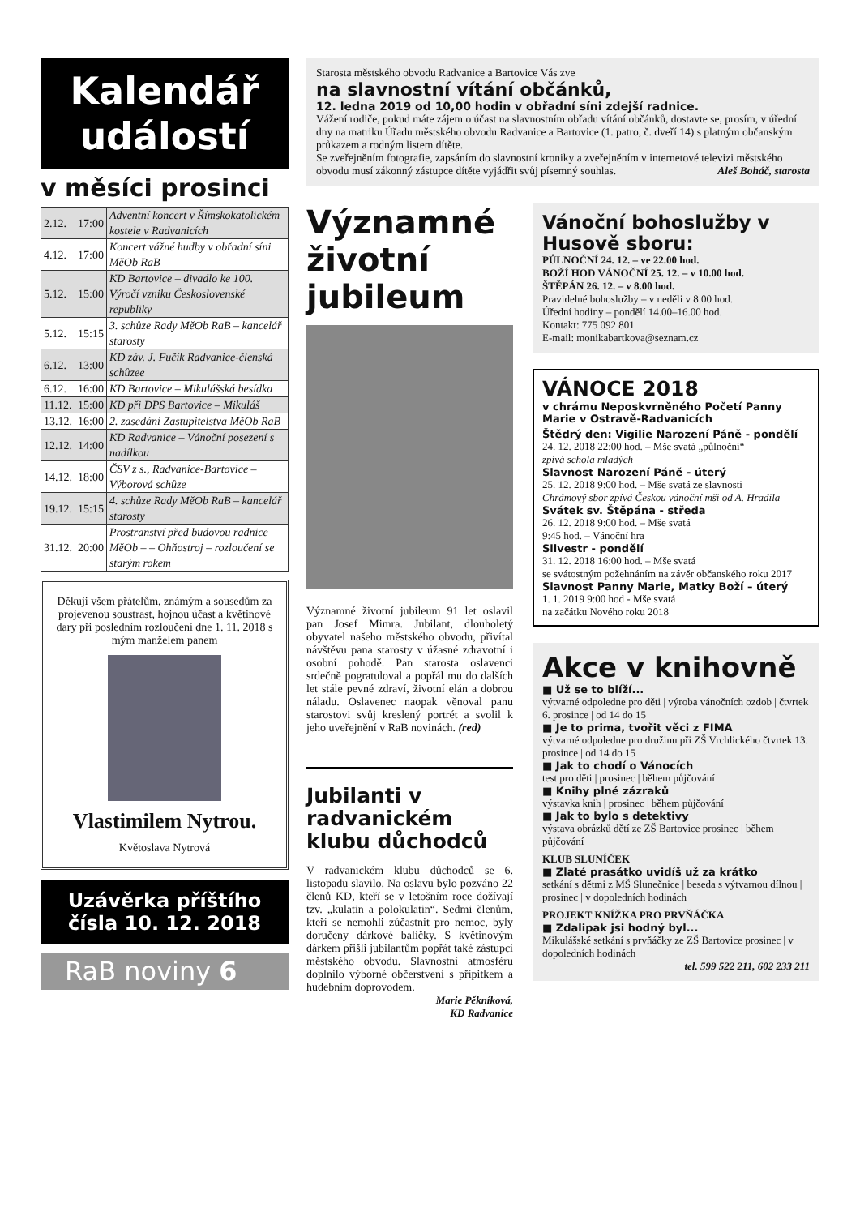Kalendář
událostí
v měsíci prosinci
| 2.12. | 17:00 | Adventní koncert v Římskokatolickém kostele v Radvanicích |
| 4.12. | 17:00 | Koncert vážné hudby v obřadní síni MěOb RaB |
| 5.12. | 15:00 | KD Bartovice – divadlo ke 100. Výročí vzniku Československé republiky |
| 5.12. | 15:15 | 3. schůze Rady MěOb RaB – kancelář starosty |
| 6.12. | 13:00 | KD záv. J. Fučík Radvanice-členská schůzee |
| 6.12. | 16:00 | KD Bartovice – Mikulášská besídka |
| 11.12. | 15:00 | KD při DPS Bartovice – Mikuláš |
| 13.12. | 16:00 | 2. zasedání Zastupitelstva MěOb RaB |
| 12.12. | 14:00 | KD Radvanice – Vánoční posezení s nadílkou |
| 14.12. | 18:00 | ČSV z s., Radvanice-Bartovice – Výborová schůze |
| 19.12. | 15:15 | 4. schůze Rady MěOb RaB – kancelář starosty |
| 31.12. | 20:00 | Prostranství před budovou radnice MěOb – – Ohňostroj – rozloučení se starým rokem |
Děkuji všem přátelům, známým a sousedům za projevenou soustrast, hojnou účast a květinové dary při posledním rozloučení dne 1. 11. 2018 s mým manželem panem
Vlastimilem Nytrou.
Květoslava Nytrová
Uzávěrka příštího čísla 10. 12. 2018
RaB noviny 6
Starosta městského obvodu Radvanice a Bartovice Vás zve
na slavnostní vítání občánků,
12. ledna 2019 od 10,00 hodin v obřadní síni zdejší radnice.
Vážení rodiče, pokud máte zájem o účast na slavnostním obřadu vítání občánků, dostavte se, prosím, v úřední dny na matriku Úřadu městského obvodu Radvanice a Bartovice (1. patro, č. dveří 14) s platným občanským průkazem a rodným listem dítěte.
Se zveřejněním fotografie, zapsáním do slavnostní kroniky a zveřejněním v internetové televizi městského obvodu musí zákonný zástupce dítěte vyjádřit svůj písemný souhlas. Aleš Boháč, starosta
Významné životní jubileum
Významné životní jubileum 91 let oslavil pan Josef Mimra. Jubilant, dlouholetý obyvatel našeho městského obvodu, přivítal návštěvu pana starosty v úžasné zdravotní i osobní pohodě. Pan starosta oslavenci srdečně pogratuloval a popřál mu do dalších let stále pevné zdraví, životní elán a dobrou náladu. Oslavenec naopak věnoval panu starostovi svůj kreslený portrét a svolil k jeho uveřejnění v RaB novinách. (red)
Jubilanti v radvanickém klubu důchodců
V radvanickém klubu důchodců se 6. listopadu slavilo. Na oslavu bylo pozváno 22 členů KD, kteří se v letošním roce dožívají tzv. „kulatin a polokulatin“. Sedmi členům, kteří se nemohli zúčastnit pro nemoc, byly doručeny dárkové balíčky. S květinovým dárkem přišli jubilantům popřát také zástupci městského obvodu. Slavnostní atmosféru doplnilo výborné občerstvení s přípitkem a hudebním doprovodem.
Marie Pěkníková,
KD Radvanice
Vánoční bohoslužby v Husově sboru:
PŮLNOČNÍ 24. 12. – ve 22.00 hod.
BOŽÍ HOD VÁNOČNÍ 25. 12. – v 10.00 hod.
ŠTĚPÁN 26. 12. – v 8.00 hod.
Pravidelné bohoslužby – v neděli v 8.00 hod.
Úřední hodiny – pondělí 14.00–16.00 hod.
Kontakt: 775 092 801
E-mail: monikabartkova@seznam.cz
VÁNOCE 2018
v chrámu Neposkvrněného Početí Panny Marie v Ostravě-Radvanicích
Štědrý den: Vigilie Narození Páně - pondělí
24. 12. 2018 22:00 hod. – Mše svatá „půlnoční“
zpívá schola mladých
Slavnost Narození Páně - úterý
25. 12. 2018 9:00 hod. – Mše svatá ze slavnosti
Chrámový sbor zpívá Českou vánoční mši od A. Hradila
Svátek sv. Štěpána - středa
26. 12. 2018 9:00 hod. – Mše svatá
9:45 hod. – Vánoční hra
Silvestr - pondělí
31. 12. 2018 16:00 hod. – Mše svatá
se svátostným požehnáním na závěr občanského roku 2017
Slavnost Panny Marie, Matky Boží – úterý
1. 1. 2019 9:00 hod - Mše svatá
na začátku Nového roku 2018
Akce v knihovně
■ Už se to blíží...
výtvarné odpoledne pro děti | výroba vánočních ozdob | čtvrtek 6. prosince | od 14 do 15
■ Je to prima, tvořit věci z FIMA
výtvarné odpoledne pro družinu při ZŠ Vrchlického čtvrtek 13. prosince | od 14 do 15
■ Jak to chodí o Vánocích
test pro děti | prosinec | během půjčování
■ Knihy plné zázraků
výstavka knih | prosinec | během půjčování
■ Jak to bylo s detektivy
výstava obrázků dětí ze ZŠ Bartovice prosinec | během půjčování
KLUB SLUNÍČEK
■ Zlaté prasátko uvidíš už za krátko
setkání s dětmi z MŠ Slunečnice | beseda s výtvarnou dílnou | prosinec | v dopoledních hodinách
PROJEKT KNÍŽKA PRO PRVŇÁČKA
■ Zdalipak jsi hodný byl...
Mikulášské setkání s prvňáčky ze ZŠ Bartovice prosinec | v dopoledních hodinách
tel. 599 522 211, 602 233 211